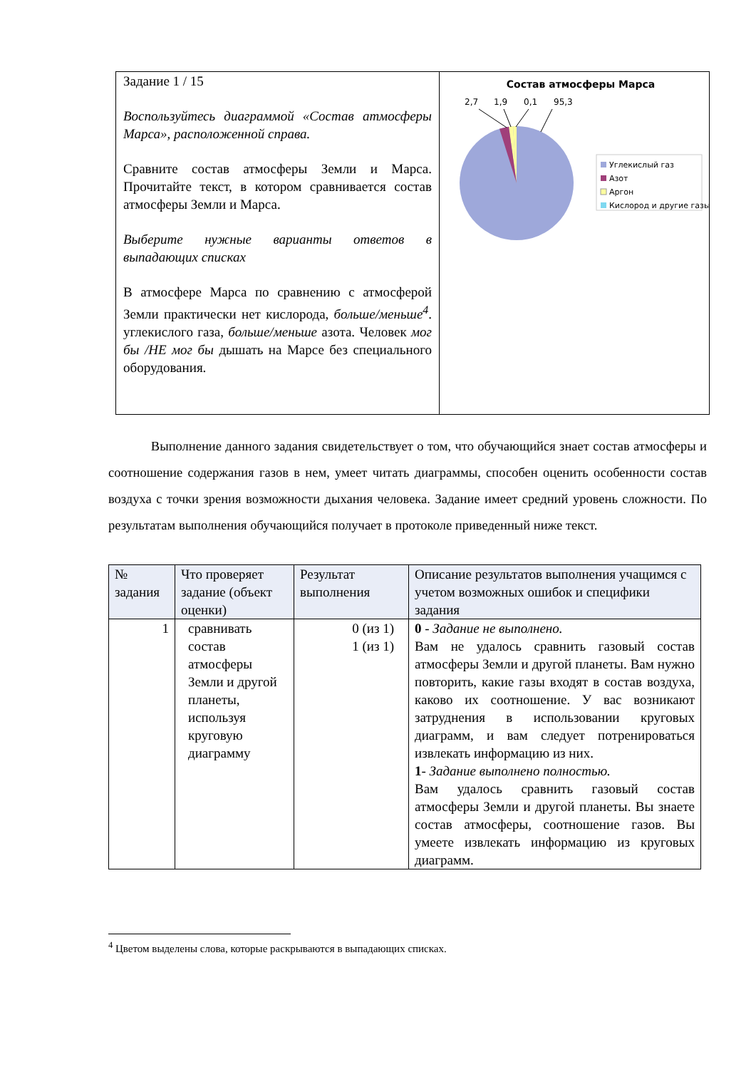Задание 1 / 15
Воспользуйтесь диаграммой «Состав атмосферы Марса», расположенной справа.
Сравните состав атмосферы Земли и Марса. Прочитайте текст, в котором сравнивается состав атмосферы Земли и Марса.
Выберите нужные варианты ответов в выпадающих списках
В атмосфере Марса по сравнению с атмосферой Земли практически нет кислорода, больше/меньше<sup>4</sup>. углекислого газа, больше/меньше азота. Человек мог бы /НЕ мог бы дышать на Марсе без специального оборудования.
Состав атмосферы Марса
2,7
1,9
0,1
95,3
Углекислый газ
Азот
Аргон
Кислород и другие газы
Выполнение данного задания свидетельствует о том, что обучающийся знает состав атмосферы и соотношение содержания газов в нем, умеет читать диаграммы, способен оценить особенности состав воздуха с точки зрения возможности дыхания человека. Задание имеет средний уровень сложности. По результатам выполнения обучающийся получает в протоколе приведенный ниже текст.
| № задания | Что проверяет задание (объект оценки) | Результат выполнения | Описание результатов выполнения учащимся с учетом возможных ошибок и специфики задания |
| --- | --- | --- | --- |
| 1 | сравнивать состав атмосферы Земли и другой планеты, используя круговую диаграмму | 0 (из 1) 1 (из 1) | 0 - Задание не выполнено. Вам не удалось сравнить газовый состав атмосферы Земли и другой планеты. Вам нужно повторить, какие газы входят в состав воздуха, каково их соотношение. У вас возникают затруднения в использовании круговых диаграмм, и вам следует потренироваться извлекать информацию из них. 1 - Задание выполнено полностью. Вам удалось сравнить газовый состав атмосферы Земли и другой планеты. Вы знаете состав атмосферы, соотношение газов. Вы умеете извлекать информацию из круговых диаграмм. |
<sup>4</sup> Цветом выделены слова, которые раскрываются в выпадающих списках.